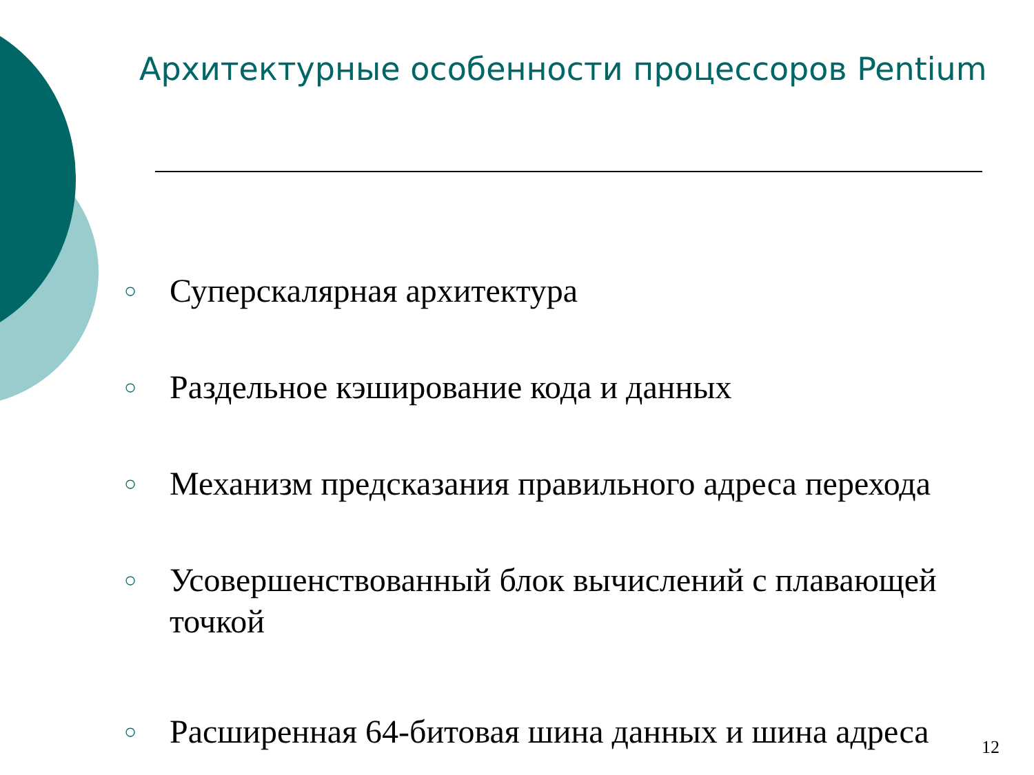Архитектурные особенности процессоров Pentium
○ Суперскалярная архитектура
○ Раздельное кэширование кода и данных
○ Механизм предсказания правильного адреса перехода
○ Усовершенствованный блок вычислений с плавающей точкой
○ Расширенная 64-битовая шина данных и шина адреса
12